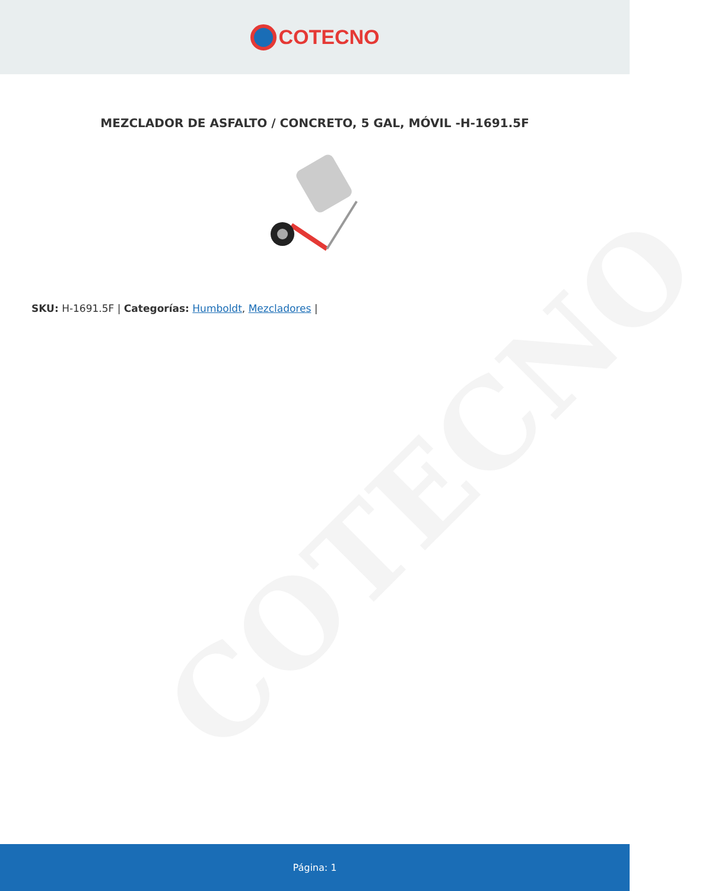COTECNO
COTECNO
MEZCLADOR DE ASFALTO / CONCRETO, 5 GAL, MÓVIL -H-1691.5F
SKU: H-1691.5F | Categorías: Humboldt, Mezcladores |
Página: 1